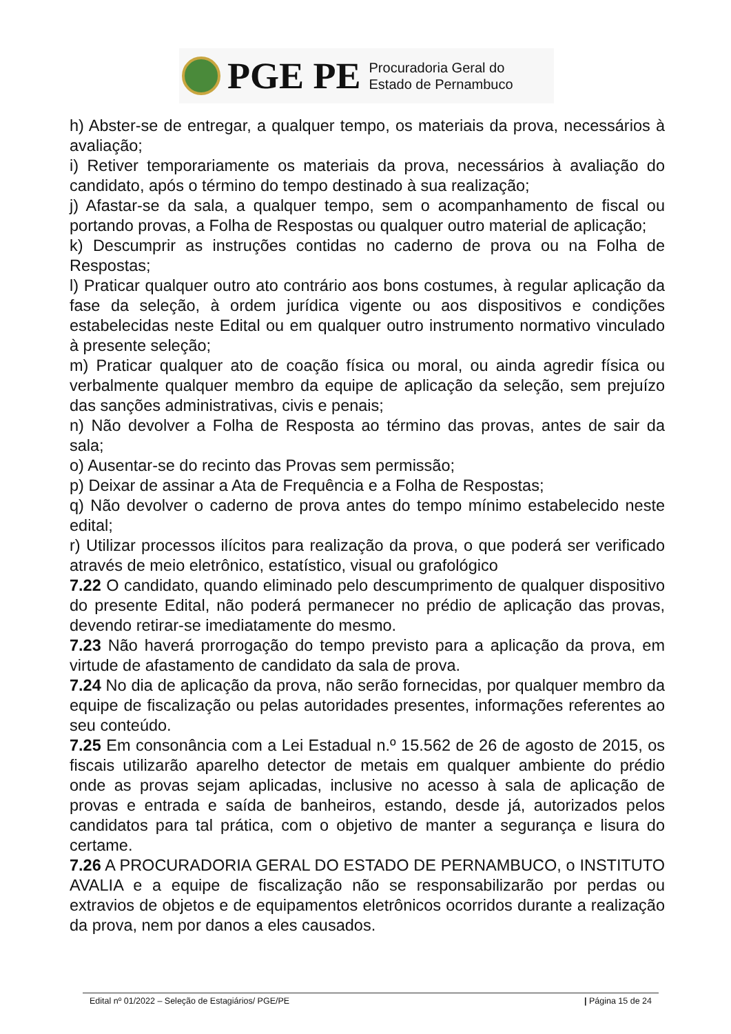PGE PE Procuradoria Geral do
Estado de Pernambuco
h) Abster-se de entregar, a qualquer tempo, os materiais da prova, necessários à avaliação;
i) Retiver temporariamente os materiais da prova, necessários à avaliação do candidato, após o término do tempo destinado à sua realização;
j) Afastar-se da sala, a qualquer tempo, sem o acompanhamento de fiscal ou portando provas, a Folha de Respostas ou qualquer outro material de aplicação;
k) Descumprir as instruções contidas no caderno de prova ou na Folha de Respostas;
l) Praticar qualquer outro ato contrário aos bons costumes, à regular aplicação da fase da seleção, à ordem jurídica vigente ou aos dispositivos e condições estabelecidas neste Edital ou em qualquer outro instrumento normativo vinculado à presente seleção;
m) Praticar qualquer ato de coação física ou moral, ou ainda agredir física ou verbalmente qualquer membro da equipe de aplicação da seleção, sem prejuízo das sanções administrativas, civis e penais;
n) Não devolver a Folha de Resposta ao término das provas, antes de sair da sala;
o) Ausentar-se do recinto das Provas sem permissão;
p) Deixar de assinar a Ata de Frequência e a Folha de Respostas;
q) Não devolver o caderno de prova antes do tempo mínimo estabelecido neste edital;
r) Utilizar processos ilícitos para realização da prova, o que poderá ser verificado através de meio eletrônico, estatístico, visual ou grafológico
7.22 O candidato, quando eliminado pelo descumprimento de qualquer dispositivo do presente Edital, não poderá permanecer no prédio de aplicação das provas, devendo retirar-se imediatamente do mesmo.
7.23 Não haverá prorrogação do tempo previsto para a aplicação da prova, em virtude de afastamento de candidato da sala de prova.
7.24 No dia de aplicação da prova, não serão fornecidas, por qualquer membro da equipe de fiscalização ou pelas autoridades presentes, informações referentes ao seu conteúdo.
7.25 Em consonância com a Lei Estadual n.º 15.562 de 26 de agosto de 2015, os fiscais utilizarão aparelho detector de metais em qualquer ambiente do prédio onde as provas sejam aplicadas, inclusive no acesso à sala de aplicação de provas e entrada e saída de banheiros, estando, desde já, autorizados pelos candidatos para tal prática, com o objetivo de manter a segurança e lisura do certame.
7.26 A PROCURADORIA GERAL DO ESTADO DE PERNAMBUCO, o INSTITUTO AVALIA e a equipe de fiscalização não se responsabilizarão por perdas ou extravios de objetos e de equipamentos eletrônicos ocorridos durante a realização da prova, nem por danos a eles causados.
Edital nº 01/2022 – Seleção de Estagiários/ PGE/PE | Página 15 de 24